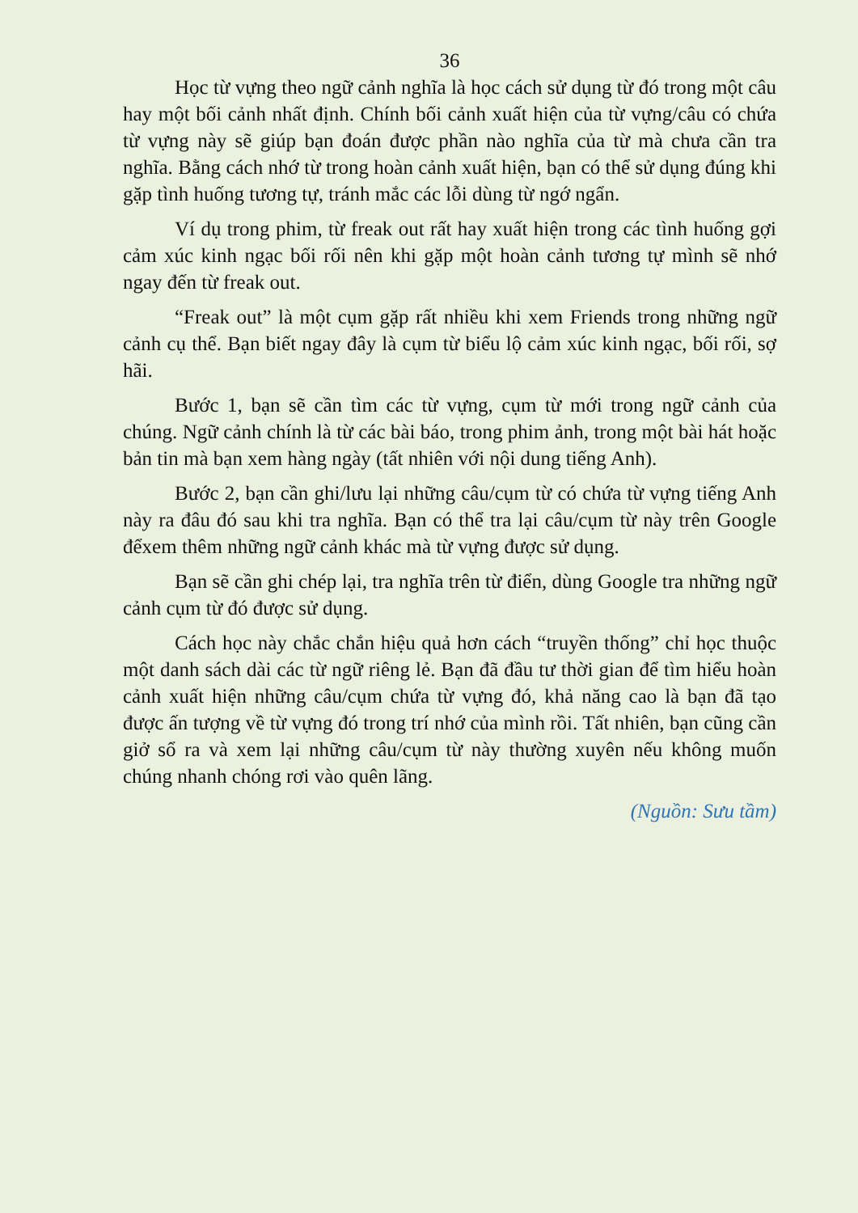36
Học từ vựng theo ngữ cảnh nghĩa là học cách sử dụng từ đó trong một câu hay một bối cảnh nhất định. Chính bối cảnh xuất hiện của từ vựng/câu có chứa từ vựng này sẽ giúp bạn đoán được phần nào nghĩa của từ mà chưa cần tra nghĩa. Bằng cách nhớ từ trong hoàn cảnh xuất hiện, bạn có thể sử dụng đúng khi gặp tình huống tương tự, tránh mắc các lỗi dùng từ ngớ ngẩn.
Ví dụ trong phim, từ freak out rất hay xuất hiện trong các tình huống gợi cảm xúc kinh ngạc bối rối nên khi gặp một hoàn cảnh tương tự mình sẽ nhớ ngay đến từ freak out.
“Freak out” là một cụm gặp rất nhiều khi xem Friends trong những ngữ cảnh cụ thể. Bạn biết ngay đây là cụm từ biểu lộ cảm xúc kinh ngạc, bối rối, sợ hãi.
Bước 1, bạn sẽ cần tìm các từ vựng, cụm từ mới trong ngữ cảnh của chúng. Ngữ cảnh chính là từ các bài báo, trong phim ảnh, trong một bài hát hoặc bản tin mà bạn xem hàng ngày (tất nhiên với nội dung tiếng Anh).
Bước 2, bạn cần ghi/lưu lại những câu/cụm từ có chứa từ vựng tiếng Anh này ra đâu đó sau khi tra nghĩa. Bạn có thể tra lại câu/cụm từ này trên Google đểxem thêm những ngữ cảnh khác mà từ vựng được sử dụng.
Bạn sẽ cần ghi chép lại, tra nghĩa trên từ điển, dùng Google tra những ngữ cảnh cụm từ đó được sử dụng.
Cách học này chắc chắn hiệu quả hơn cách “truyền thống” chỉ học thuộc một danh sách dài các từ ngữ riêng lẻ. Bạn đã đầu tư thời gian để tìm hiểu hoàn cảnh xuất hiện những câu/cụm chứa từ vựng đó, khả năng cao là bạn đã tạo được ấn tượng về từ vựng đó trong trí nhớ của mình rồi. Tất nhiên, bạn cũng cần giở sổ ra và xem lại những câu/cụm từ này thường xuyên nếu không muốn chúng nhanh chóng rơi vào quên lãng.
(Nguồn: Sưu tầm)